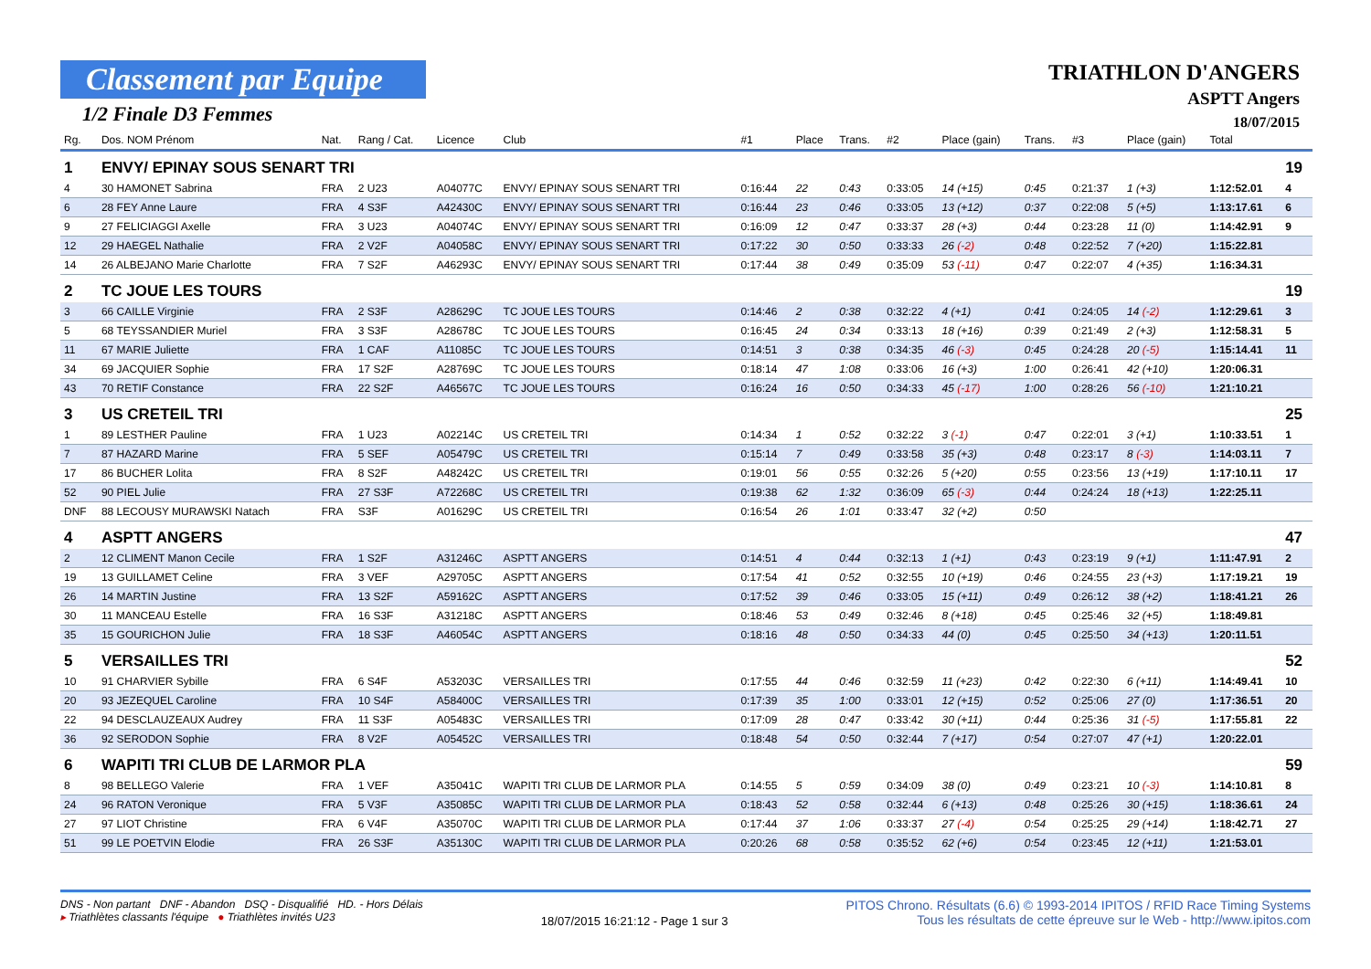Classement par Equipe
1/2 Finale D3 Femmes
TRIATHLON D'ANGERS
ASPTT Angers
18/07/2015
| Rg. | Dos. NOM Prénom | Nat. | Rang / Cat. | Licence | Club | #1 | Place | Trans. | #2 | Place (gain) | Trans. | #3 | Place (gain) | Total | |
| --- | --- | --- | --- | --- | --- | --- | --- | --- | --- | --- | --- | --- | --- | --- | --- |
| 1 | ENVY/ EPINAY SOUS SENART TRI | | | | | | | | | | | | | | 19 |
| 4 | 30 HAMONET Sabrina | FRA | 2 U23 | A04077C | ENVY/ EPINAY SOUS SENART TRI | 0:16:44 | 22 | 0:43 | 0:33:05 | 14 (+15) | 0:45 | 0:21:37 | 1 (+3) | 1:12:52.01 | 4 |
| 6 | 28 FEY Anne Laure | FRA | 4 S3F | A42430C | ENVY/ EPINAY SOUS SENART TRI | 0:16:44 | 23 | 0:46 | 0:33:05 | 13 (+12) | 0:37 | 0:22:08 | 5 (+5) | 1:13:17.61 | 6 |
| 9 | 27 FELICIAGGI Axelle | FRA | 3 U23 | A04074C | ENVY/ EPINAY SOUS SENART TRI | 0:16:09 | 12 | 0:47 | 0:33:37 | 28 (+3) | 0:44 | 0:23:28 | 11 (0) | 1:14:42.91 | 9 |
| 12 | 29 HAEGEL Nathalie | FRA | 2 V2F | A04058C | ENVY/ EPINAY SOUS SENART TRI | 0:17:22 | 30 | 0:50 | 0:33:33 | 26 (-2) | 0:48 | 0:22:52 | 7 (+20) | 1:15:22.81 | |
| 14 | 26 ALBEJANO Marie Charlotte | FRA | 7 S2F | A46293C | ENVY/ EPINAY SOUS SENART TRI | 0:17:44 | 38 | 0:49 | 0:35:09 | 53 (-11) | 0:47 | 0:22:07 | 4 (+35) | 1:16:34.31 | |
| 2 | TC JOUE LES TOURS | | | | | | | | | | | | | | 19 |
| 3 | 66 CAILLE Virginie | FRA | 2 S3F | A28629C | TC JOUE LES TOURS | 0:14:46 | 2 | 0:38 | 0:32:22 | 4 (+1) | 0:41 | 0:24:05 | 14 (-2) | 1:12:29.61 | 3 |
| 5 | 68 TEYSSANDIER Muriel | FRA | 3 S3F | A28678C | TC JOUE LES TOURS | 0:16:45 | 24 | 0:34 | 0:33:13 | 18 (+16) | 0:39 | 0:21:49 | 2 (+3) | 1:12:58.31 | 5 |
| 11 | 67 MARIE Juliette | FRA | 1 CAF | A11085C | TC JOUE LES TOURS | 0:14:51 | 3 | 0:38 | 0:34:35 | 46 (-3) | 0:45 | 0:24:28 | 20 (-5) | 1:15:14.41 | 11 |
| 34 | 69 JACQUIER Sophie | FRA | 17 S2F | A28769C | TC JOUE LES TOURS | 0:18:14 | 47 | 1:08 | 0:33:06 | 16 (+3) | 1:00 | 0:26:41 | 42 (+10) | 1:20:06.31 | |
| 43 | 70 RETIF Constance | FRA | 22 S2F | A46567C | TC JOUE LES TOURS | 0:16:24 | 16 | 0:50 | 0:34:33 | 45 (-17) | 1:00 | 0:28:26 | 56 (-10) | 1:21:10.21 | |
| 3 | US CRETEIL TRI | | | | | | | | | | | | | | 25 |
| 1 | 89 LESTHER Pauline | FRA | 1 U23 | A02214C | US CRETEIL TRI | 0:14:34 | 1 | 0:52 | 0:32:22 | 3 (-1) | 0:47 | 0:22:01 | 3 (+1) | 1:10:33.51 | 1 |
| 7 | 87 HAZARD Marine | FRA | 5 SEF | A05479C | US CRETEIL TRI | 0:15:14 | 7 | 0:49 | 0:33:58 | 35 (+3) | 0:48 | 0:23:17 | 8 (-3) | 1:14:03.11 | 7 |
| 17 | 86 BUCHER Lolita | FRA | 8 S2F | A48242C | US CRETEIL TRI | 0:19:01 | 56 | 0:55 | 0:32:26 | 5 (+20) | 0:55 | 0:23:56 | 13 (+19) | 1:17:10.11 | 17 |
| 52 | 90 PIEL Julie | FRA | 27 S3F | A72268C | US CRETEIL TRI | 0:19:38 | 62 | 1:32 | 0:36:09 | 65 (-3) | 0:44 | 0:24:24 | 18 (+13) | 1:22:25.11 | |
| DNF | 88 LECOUSY MURAWSKI Natach | FRA | S3F | A01629C | US CRETEIL TRI | 0:16:54 | 26 | 1:01 | 0:33:47 | 32 (+2) | 0:50 | | | | |
| 4 | ASPTT ANGERS | | | | | | | | | | | | | | 47 |
| 2 | 12 CLIMENT Manon Cecile | FRA | 1 S2F | A31246C | ASPTT ANGERS | 0:14:51 | 4 | 0:44 | 0:32:13 | 1 (+1) | 0:43 | 0:23:19 | 9 (+1) | 1:11:47.91 | 2 |
| 19 | 13 GUILLAMET Celine | FRA | 3 VEF | A29705C | ASPTT ANGERS | 0:17:54 | 41 | 0:52 | 0:32:55 | 10 (+19) | 0:46 | 0:24:55 | 23 (+3) | 1:17:19.21 | 19 |
| 26 | 14 MARTIN Justine | FRA | 13 S2F | A59162C | ASPTT ANGERS | 0:17:52 | 39 | 0:46 | 0:33:05 | 15 (+11) | 0:49 | 0:26:12 | 38 (+2) | 1:18:41.21 | 26 |
| 30 | 11 MANCEAU Estelle | FRA | 16 S3F | A31218C | ASPTT ANGERS | 0:18:46 | 53 | 0:49 | 0:32:46 | 8 (+18) | 0:45 | 0:25:46 | 32 (+5) | 1:18:49.81 | |
| 35 | 15 GOURICHON Julie | FRA | 18 S3F | A46054C | ASPTT ANGERS | 0:18:16 | 48 | 0:50 | 0:34:33 | 44 (0) | 0:45 | 0:25:50 | 34 (+13) | 1:20:11.51 | |
| 5 | VERSAILLES TRI | | | | | | | | | | | | | | 52 |
| 10 | 91 CHARVIER Sybille | FRA | 6 S4F | A53203C | VERSAILLES TRI | 0:17:55 | 44 | 0:46 | 0:32:59 | 11 (+23) | 0:42 | 0:22:30 | 6 (+11) | 1:14:49.41 | 10 |
| 20 | 93 JEZEQUEL Caroline | FRA | 10 S4F | A58400C | VERSAILLES TRI | 0:17:39 | 35 | 1:00 | 0:33:01 | 12 (+15) | 0:52 | 0:25:06 | 27 (0) | 1:17:36.51 | 20 |
| 22 | 94 DESCLAUZEAUX Audrey | FRA | 11 S3F | A05483C | VERSAILLES TRI | 0:17:09 | 28 | 0:47 | 0:33:42 | 30 (+11) | 0:44 | 0:25:36 | 31 (-5) | 1:17:55.81 | 22 |
| 36 | 92 SERODON Sophie | FRA | 8 V2F | A05452C | VERSAILLES TRI | 0:18:48 | 54 | 0:50 | 0:32:44 | 7 (+17) | 0:54 | 0:27:07 | 47 (+1) | 1:20:22.01 | |
| 6 | WAPITI TRI CLUB DE LARMOR PLA | | | | | | | | | | | | | | 59 |
| 8 | 98 BELLEGO Valerie | FRA | 1 VEF | A35041C | WAPITI TRI CLUB DE LARMOR PLA | 0:14:55 | 5 | 0:59 | 0:34:09 | 38 (0) | 0:49 | 0:23:21 | 10 (-3) | 1:14:10.81 | 8 |
| 24 | 96 RATON Veronique | FRA | 5 V3F | A35085C | WAPITI TRI CLUB DE LARMOR PLA | 0:18:43 | 52 | 0:58 | 0:32:44 | 6 (+13) | 0:48 | 0:25:26 | 30 (+15) | 1:18:36.61 | 24 |
| 27 | 97 LIOT Christine | FRA | 6 V4F | A35070C | WAPITI TRI CLUB DE LARMOR PLA | 0:17:44 | 37 | 1:06 | 0:33:37 | 27 (-4) | 0:54 | 0:25:25 | 29 (+14) | 1:18:42.71 | 27 |
| 51 | 99 LE POETVIN Elodie | FRA | 26 S3F | A35130C | WAPITI TRI CLUB DE LARMOR PLA | 0:20:26 | 68 | 0:58 | 0:35:52 | 62 (+6) | 0:54 | 0:23:45 | 12 (+11) | 1:21:53.01 | |
DNS - Non partant DNF - Abandon DSQ - Disqualifié HD. - Hors Délais
▸ Triathlètes classants l'équipe ● Triathlètes invités U23
18/07/2015 16:21:12 - Page 1 sur 3
PITOS Chrono. Résultats (6.6) © 1993-2014 IPITOS / RFID Race Timing Systems
Tous les résultats de cette épreuve sur le Web - http://www.ipitos.com